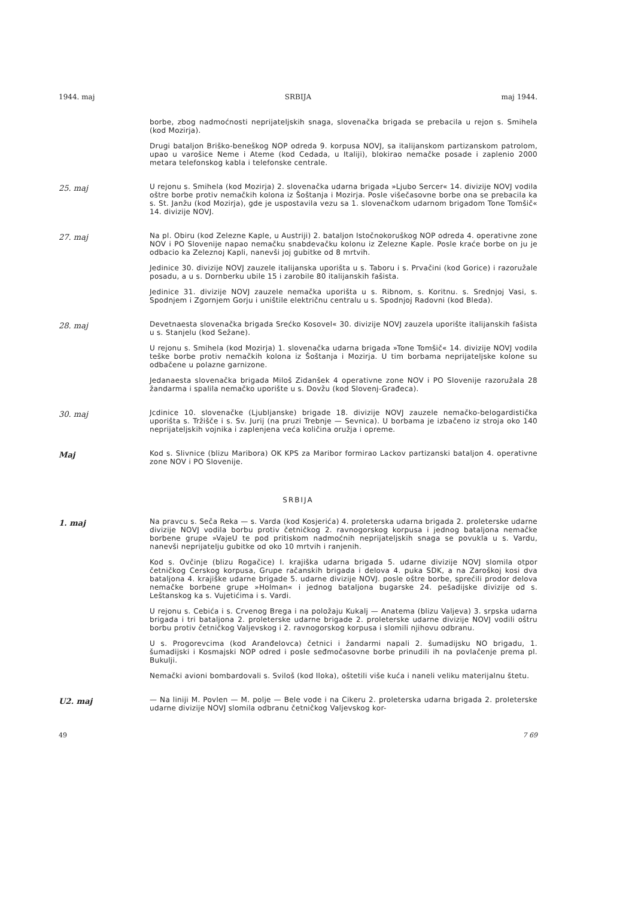1944. maj SRBIJA maj 1944.
borbe, zbog nadmoćnosti neprijateljskih snaga, slovenačka brigada se prebacila u rejon s. Smihela (kod Mozirja).
Drugi bataljon Briško-beneškog NOP odreda 9. korpusa NOVJ, sa italijanskom partizanskom patrolom, upao u varošice Neme i Ateme (kod Cedada, u Italiji), blokirao nemačke posade i zaplenio 2000 metara telefonskog kabla i telefonske centrale.
25. maj
U rejonu s. Smihela (kod Mozirja) 2. slovenačka udarna brigada »Ljubo Sercer« 14. divizije NOVJ vodila oštre borbe protiv nemačkih kolona iz Šoštanja i Mozirja. Posle višečasovne borbe ona se prebacila ka s. St. Janžu (kod Mozirja), gde je uspostavila vezu sa 1. slovenačkom udarnom brigadom Tone Tomšič« 14. divizije NOVJ.
27. maj
Na pl. Obiru (kod Zelezne Kaple, u Austriji) 2. bataljon Istočnokoruškog NOP odreda 4. operativne zone NOV i PO Slovenije napao nemačku snabdevačku kolonu iz Zelezne Kaple. Posle kraće borbe on ju je odbacio ka Zeleznoj Kapli, nanevši joj gubitke od 8 mrtvih.
Jedinice 30. divizije NOVJ zauzele italijanska uporišta u s. Taboru i s. Prvačini (kod Gorice) i razoružale posadu, a u s. Dornberku ubile 15 i zarobile 80 italijanskih fašista.
Jedinice 31. divizije NOVJ zauzele nemačka uporišta u s. Ribnom, s. Koritnu. s. Srednjoj Vasi, s. Spodnjem i Zgornjem Gorju i uništile električnu centralu u s. Spodnjoj Radovni (kod Bleda).
28. maj
Devetnaesta slovenačka brigada Srećko Kosovel« 30. divizije NOVJ zauzela uporište italijanskih fašista u s. Stanjelu (kod Sežane).
U rejonu s. Smihela (kod Mozirja) 1. slovenačka udarna brigada »Tone Tomšič« 14. divizije NOVJ vodila teške borbe protiv nemačkih kolona iz Šoštanja i Mozirja. U tim borbama neprijateljske kolone su odbačene u polazne garnizone.
Jedanaesta slovenačka brigada Miloš Zidanšek 4 operativne zone NOV i PO Slovenije razoružala 28 žandarma i spalila nemačko uporište u s. Dovžu (kod Slovenj-Građeca).
30. maj
Jcdinice 10. slovenačke (Ljubljanske) brigade 18. divizije NOVJ zauzele nemačko-belogardistička uporišta s. Tržišče i s. Sv. Jurij (na pruzi Trebnje — Sevnica). U borbama je izbačeno iz stroja oko 140 neprijateljskih vojnika i zaplenjena veća količina oružja i opreme.
Maj
Kod s. Slivnice (blizu Maribora) OK KPS za Maribor formirao Lackov partizanski bataljon 4. operativne zone NOV i PO Slovenije.
SRBIJA
1. maj
Na pravcu s. Seča Reka — s. Varda (kod Kosjerića) 4. proleterska udarna brigada 2. proleterske udarne divizije NOVJ vodila borbu protiv četničkog 2. ravnogorskog korpusa i jednog bataljona nemačke borbene grupe »VajeU te pod pritiskom nadmoćnih neprijateljskih snaga se povukla u s. Vardu, nanevši neprijatelju gubitke od oko 10 mrtvih i ranjenih.
Kod s. Ovčinje (blizu Rogačice) I. krajiška udarna brigada 5. udarne divizije NOVJ slomila otpor četničkog Cerskog korpusa, Grupe račanskih brigada i delova 4. puka SDK, a na Zaroškoj kosi dva bataljona 4. krajiške udarne brigade 5. udarne divizije NOVJ. posle oštre borbe, sprećili prodor delova nemačke borbene grupe »Holman« i jednog bataljona bugarske 24. pešadijske divizije od s. Leštanskog ka s. Vujetićima i s. Vardi.
U rejonu s. Cebića i s. Crvenog Brega i na položaju Kukalj — Anatema (blizu Valjeva) 3. srpska udarna brigada i tri bataljona 2. proleterske udarne brigade 2. proleterske udarne divizije NOVJ vodili oštru borbu protiv četničkog Valjevskog i 2. ravnogorskog korpusa i slomili njihovu odbranu.
U s. Progorevcima (kod Aranđelovca) četnici i žandarmi napali 2. šumadijsku NO brigadu, 1. šumadijski i Kosmajski NOP odred i posle seđmočasovne borbe prinudili ih na povlačenje prema pl. Bukulji.
Nemački avioni bombardovali s. Sviloš (kod Iloka), oštetili više kuća i naneli veliku materijalnu štetu.
U2. maj
— Na liniji M. Povlen — M. polje — Bele vode i na Cikeru 2. proleterska udarna brigada 2. proleterske udarne divizije NOVJ slomila odbranu četničkog Valjevskog kor-
49 7 69